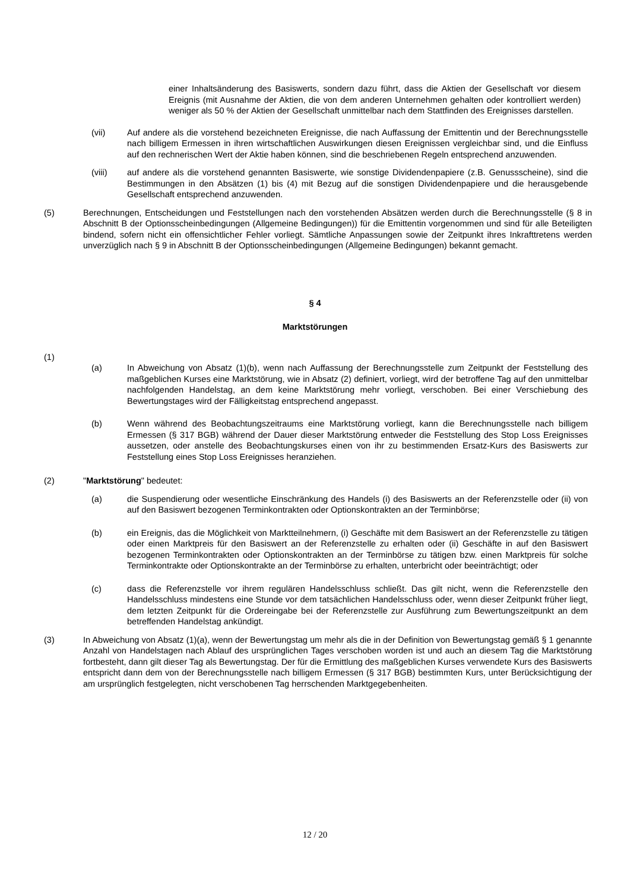einer Inhaltsänderung des Basiswerts, sondern dazu führt, dass die Aktien der Gesellschaft vor diesem Ereignis (mit Ausnahme der Aktien, die von dem anderen Unternehmen gehalten oder kontrolliert werden) weniger als 50 % der Aktien der Gesellschaft unmittelbar nach dem Stattfinden des Ereignisses darstellen.
(vii) Auf andere als die vorstehend bezeichneten Ereignisse, die nach Auffassung der Emittentin und der Berechnungsstelle nach billigem Ermessen in ihren wirtschaftlichen Auswirkungen diesen Ereignissen vergleichbar sind, und die Einfluss auf den rechnerischen Wert der Aktie haben können, sind die beschriebenen Regeln entsprechend anzuwenden.
(viii) auf andere als die vorstehend genannten Basiswerte, wie sonstige Dividendenpapiere (z.B. Genussscheine), sind die Bestimmungen in den Absätzen (1) bis (4) mit Bezug auf die sonstigen Dividendenpapiere und die herausgebende Gesellschaft entsprechend anzuwenden.
(5) Berechnungen, Entscheidungen und Feststellungen nach den vorstehenden Absätzen werden durch die Berechnungsstelle (§ 8 in Abschnitt B der Optionsscheinbedingungen (Allgemeine Bedingungen)) für die Emittentin vorgenommen und sind für alle Beteiligten bindend, sofern nicht ein offensichtlicher Fehler vorliegt. Sämtliche Anpassungen sowie der Zeitpunkt ihres Inkrafttretens werden unverzüglich nach § 9 in Abschnitt B der Optionsscheinbedingungen (Allgemeine Bedingungen) bekannt gemacht.
§ 4
Marktstörungen
(1)
(a) In Abweichung von Absatz (1)(b), wenn nach Auffassung der Berechnungsstelle zum Zeitpunkt der Feststellung des maßgeblichen Kurses eine Marktstörung, wie in Absatz (2) definiert, vorliegt, wird der betroffene Tag auf den unmittelbar nachfolgenden Handelstag, an dem keine Marktstörung mehr vorliegt, verschoben. Bei einer Verschiebung des Bewertungstages wird der Fälligkeitstag entsprechend angepasst.
(b) Wenn während des Beobachtungszeitraums eine Marktstörung vorliegt, kann die Berechnungsstelle nach billigem Ermessen (§ 317 BGB) während der Dauer dieser Marktstörung entweder die Feststellung des Stop Loss Ereignisses aussetzen, oder anstelle des Beobachtungskurses einen von ihr zu bestimmenden Ersatz-Kurs des Basiswerts zur Feststellung eines Stop Loss Ereignisses heranziehen.
(2) "Marktstörung" bedeutet:
(a) die Suspendierung oder wesentliche Einschränkung des Handels (i) des Basiswerts an der Referenzstelle oder (ii) von auf den Basiswert bezogenen Terminkontrakten oder Optionskontrakten an der Terminbörse;
(b) ein Ereignis, das die Möglichkeit von Marktteilnehmern, (i) Geschäfte mit dem Basiswert an der Referenzstelle zu tätigen oder einen Marktpreis für den Basiswert an der Referenzstelle zu erhalten oder (ii) Geschäfte in auf den Basiswert bezogenen Terminkontrakten oder Optionskontrakten an der Terminbörse zu tätigen bzw. einen Marktpreis für solche Terminkontrakte oder Optionskontrakte an der Terminbörse zu erhalten, unterbricht oder beeinträchtigt; oder
(c) dass die Referenzstelle vor ihrem regulären Handelsschluss schließt. Das gilt nicht, wenn die Referenzstelle den Handelsschluss mindestens eine Stunde vor dem tatsächlichen Handelsschluss oder, wenn dieser Zeitpunkt früher liegt, dem letzten Zeitpunkt für die Ordereingabe bei der Referenzstelle zur Ausführung zum Bewertungszeitpunkt an dem betreffenden Handelstag ankündigt.
(3) In Abweichung von Absatz (1)(a), wenn der Bewertungstag um mehr als die in der Definition von Bewertungstag gemäß § 1 genannte Anzahl von Handelstagen nach Ablauf des ursprünglichen Tages verschoben worden ist und auch an diesem Tag die Marktstörung fortbesteht, dann gilt dieser Tag als Bewertungstag. Der für die Ermittlung des maßgeblichen Kurses verwendete Kurs des Basiswerts entspricht dann dem von der Berechnungsstelle nach billigem Ermessen (§ 317 BGB) bestimmten Kurs, unter Berücksichtigung der am ursprünglich festgelegten, nicht verschobenen Tag herrschenden Marktgegebenheiten.
12 / 20